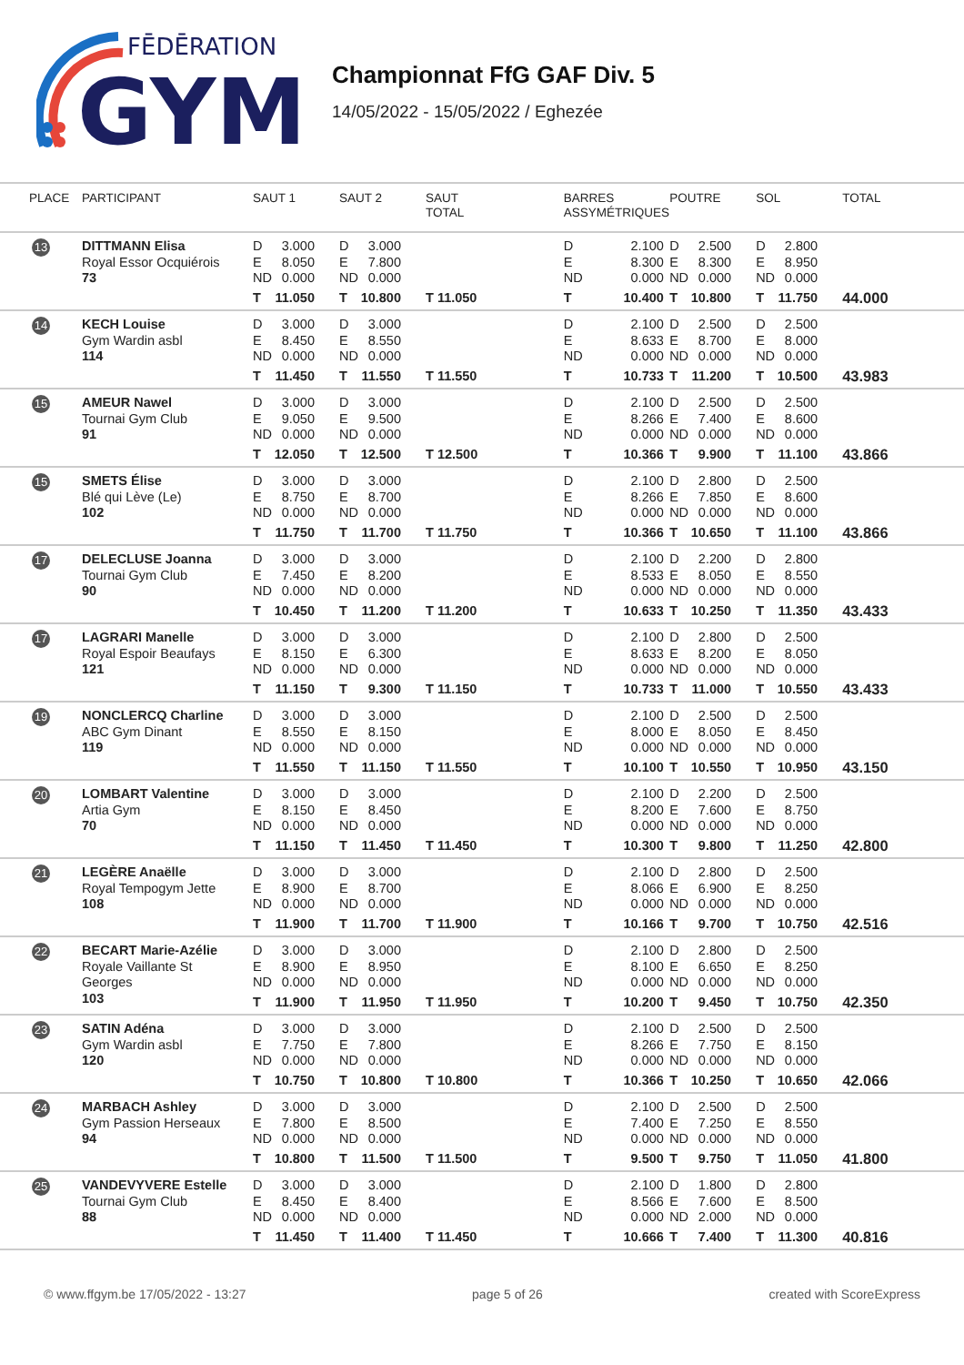FĒDĒRATION
GYM
Championnat FfG GAF Div. 5
14/05/2022 - 15/05/2022 / Eghezée
| PLACE | PARTICIPANT | SAUT 1 | SAUT 2 | SAUT TOTAL | BARRES ASSYMÉTRIQUES | POUTRE | SOL | TOTAL |
| --- | --- | --- | --- | --- | --- | --- | --- | --- |
| 13 | DITTMANN Elisa Royal Essor Ocquiérois 73 | D 3.000 E 8.050 ND 0.000 T 11.050 | D 3.000 E 7.800 ND 0.000 T 10.800 | T 11.050 | D 2.100 E 8.300 ND 0.000 T 10.400 | D 2.500 E 8.300 ND 0.000 T 10.800 | D 2.800 E 8.950 ND 0.000 T 11.750 | 44.000 |
| 14 | KECH Louise Gym Wardin asbl 114 | D 3.000 E 8.450 ND 0.000 T 11.450 | D 3.000 E 8.550 ND 0.000 T 11.550 | T 11.550 | D 2.100 E 8.633 ND 0.000 T 10.733 | D 2.500 E 8.700 ND 0.000 T 11.200 | D 2.500 E 8.000 ND 0.000 T 10.500 | 43.983 |
| 15 | AMEUR Nawel Tournai Gym Club 91 | D 3.000 E 9.050 ND 0.000 T 12.050 | D 3.000 E 9.500 ND 0.000 T 12.500 | T 12.500 | D 2.100 E 8.266 ND 0.000 T 10.366 | D 2.500 E 7.400 ND 0.000 T 9.900 | D 2.500 E 8.600 ND 0.000 T 11.100 | 43.866 |
| 15 | SMETS Élise Blé qui Lève (Le) 102 | D 3.000 E 8.750 ND 0.000 T 11.750 | D 3.000 E 8.700 ND 0.000 T 11.700 | T 11.750 | D 2.100 E 8.266 ND 0.000 T 10.366 | D 2.800 E 7.850 ND 0.000 T 10.650 | D 2.500 E 8.600 ND 0.000 T 11.100 | 43.866 |
| 17 | DELECLUSE Joanna Tournai Gym Club 90 | D 3.000 E 7.450 ND 0.000 T 10.450 | D 3.000 E 8.200 ND 0.000 T 11.200 | T 11.200 | D 2.100 E 8.533 ND 0.000 T 10.633 | D 2.200 E 8.050 ND 0.000 T 10.250 | D 2.800 E 8.550 ND 0.000 T 11.350 | 43.433 |
| 17 | LAGRARI Manelle Royal Espoir Beaufays 121 | D 3.000 E 8.150 ND 0.000 T 11.150 | D 3.000 E 6.300 ND 0.000 T 9.300 | T 11.150 | D 2.100 E 8.633 ND 0.000 T 10.733 | D 2.800 E 8.200 ND 0.000 T 11.000 | D 2.500 E 8.050 ND 0.000 T 10.550 | 43.433 |
| 19 | NONCLERCQ Charline ABC Gym Dinant 119 | D 3.000 E 8.550 ND 0.000 T 11.550 | D 3.000 E 8.150 ND 0.000 T 11.150 | T 11.550 | D 2.100 E 8.000 ND 0.000 T 10.100 | D 2.500 E 8.050 ND 0.000 T 10.550 | D 2.500 E 8.450 ND 0.000 T 10.950 | 43.150 |
| 20 | LOMBART Valentine Artia Gym 70 | D 3.000 E 8.150 ND 0.000 T 11.150 | D 3.000 E 8.450 ND 0.000 T 11.450 | T 11.450 | D 2.100 E 8.200 ND 0.000 T 10.300 | D 2.200 E 7.600 ND 0.000 T 9.800 | D 2.500 E 8.750 ND 0.000 T 11.250 | 42.800 |
| 21 | LEGÈRE Anaëlle Royal Tempogym Jette 108 | D 3.000 E 8.900 ND 0.000 T 11.900 | D 3.000 E 8.700 ND 0.000 T 11.700 | T 11.900 | D 2.100 E 8.066 ND 0.000 T 10.166 | D 2.800 E 6.900 ND 0.000 T 9.700 | D 2.500 E 8.250 ND 0.000 T 10.750 | 42.516 |
| 22 | BECART Marie-Azélie Royale Vaillante St Georges 103 | D 3.000 E 8.900 ND 0.000 T 11.900 | D 3.000 E 8.950 ND 0.000 T 11.950 | T 11.950 | D 2.100 E 8.100 ND 0.000 T 10.200 | D 2.800 E 6.650 ND 0.000 T 9.450 | D 2.500 E 8.250 ND 0.000 T 10.750 | 42.350 |
| 23 | SATIN Adéna Gym Wardin asbl 120 | D 3.000 E 7.750 ND 0.000 T 10.750 | D 3.000 E 7.800 ND 0.000 T 10.800 | T 10.800 | D 2.100 E 8.266 ND 0.000 T 10.366 | D 2.500 E 7.750 ND 0.000 T 10.250 | D 2.500 E 8.150 ND 0.000 T 10.650 | 42.066 |
| 24 | MARBACH Ashley Gym Passion Herseaux 94 | D 3.000 E 7.800 ND 0.000 T 10.800 | D 3.000 E 8.500 ND 0.000 T 11.500 | T 11.500 | D 2.100 E 7.400 ND 0.000 T 9.500 | D 2.500 E 7.250 ND 0.000 T 9.750 | D 2.500 E 8.550 ND 0.000 T 11.050 | 41.800 |
| 25 | VANDEVYVERE Estelle Tournai Gym Club 88 | D 3.000 E 8.450 ND 0.000 T 11.450 | D 3.000 E 8.400 ND 0.000 T 11.400 | T 11.450 | D 2.100 E 8.566 ND 0.000 T 10.666 | D 1.800 E 7.600 ND 2.000 T 7.400 | D 2.800 E 8.500 ND 0.000 T 11.300 | 40.816 |
© www.ffgym.be 17/05/2022 - 13:27 page 5 of 26 created with ScoreExpress